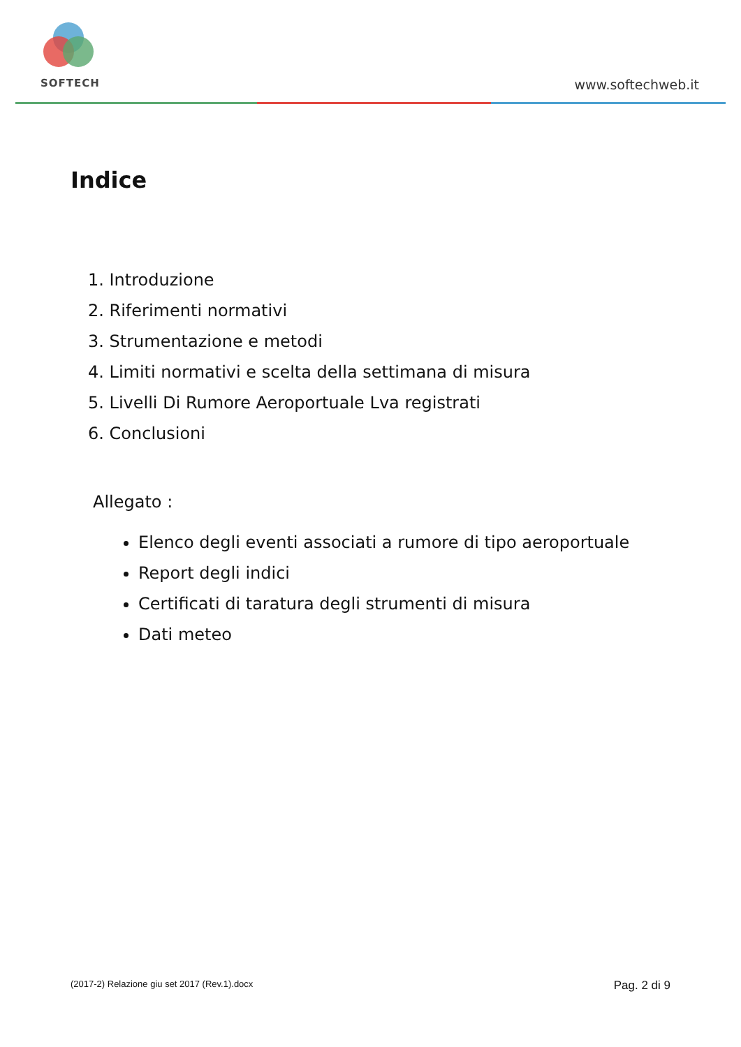SOFTECH
www.softechweb.it
Indice
1. Introduzione
2. Riferimenti normativi
3. Strumentazione e metodi
4. Limiti normativi e scelta della settimana di misura
5. Livelli Di Rumore Aeroportuale Lva registrati
6. Conclusioni
Allegato :
Elenco degli eventi associati a rumore di tipo aeroportuale
Report degli indici
Certificati di taratura degli strumenti di misura
Dati meteo
(2017-2) Relazione giu set 2017 (Rev.1).docx Pag. 2 di 9